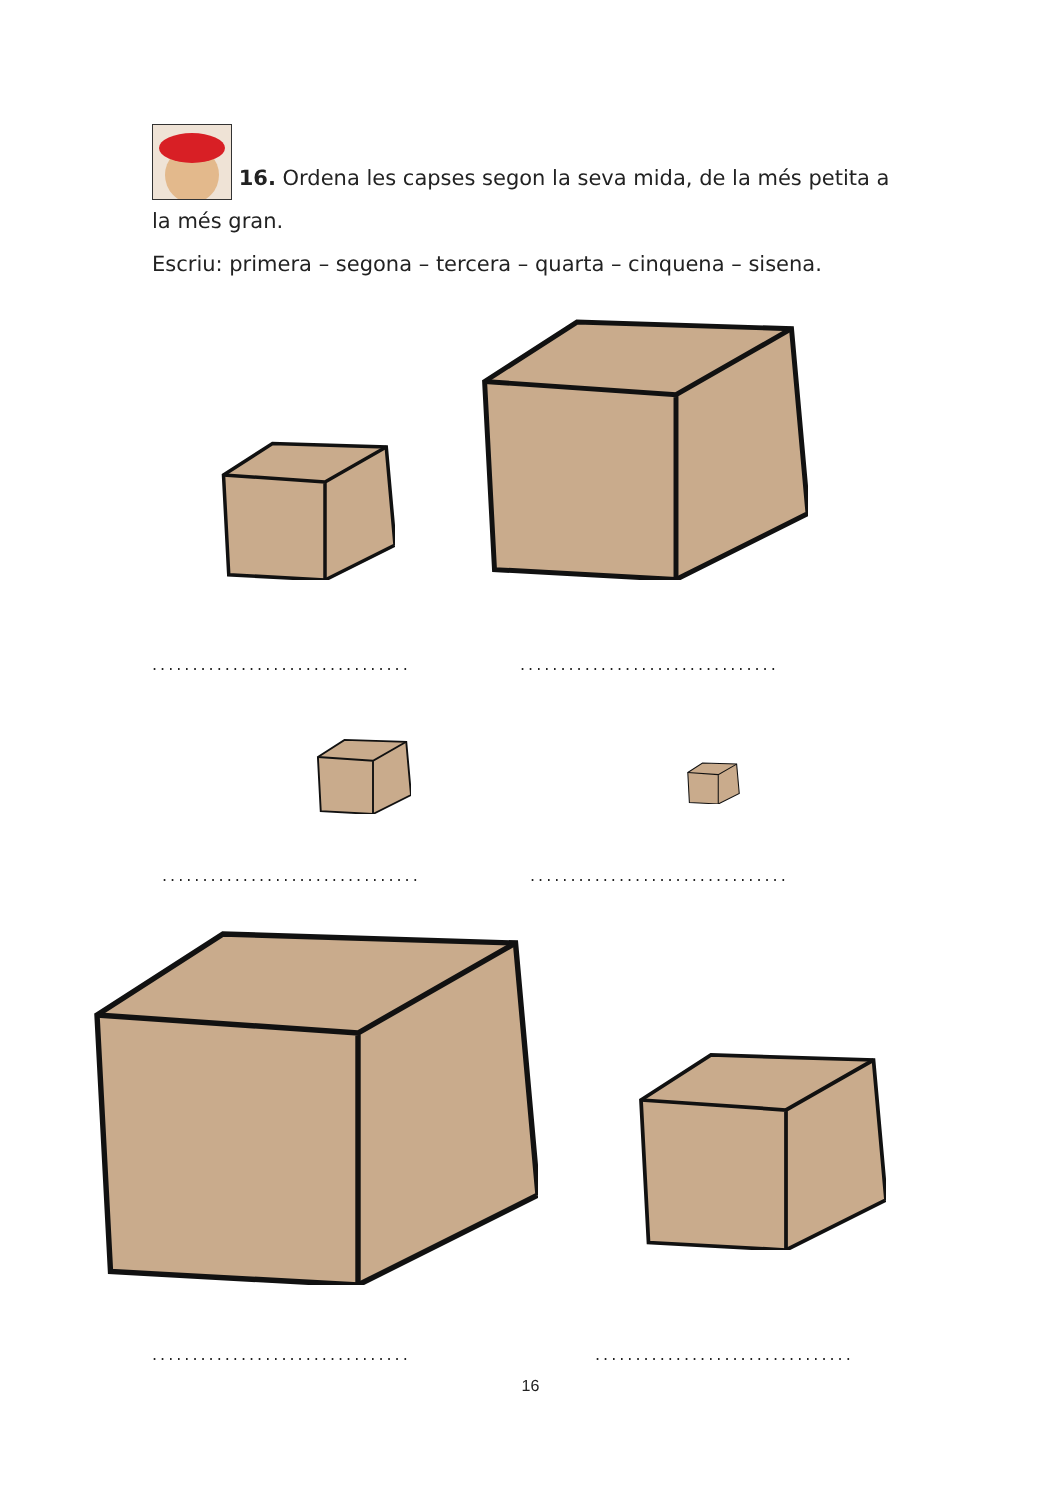16. Ordena les capses segon la seva mida, de la més petita a la més gran.
Escriu: primera – segona – tercera – quarta – cinquena – sisena.
................................
................................
................................
................................
................................
................................
16